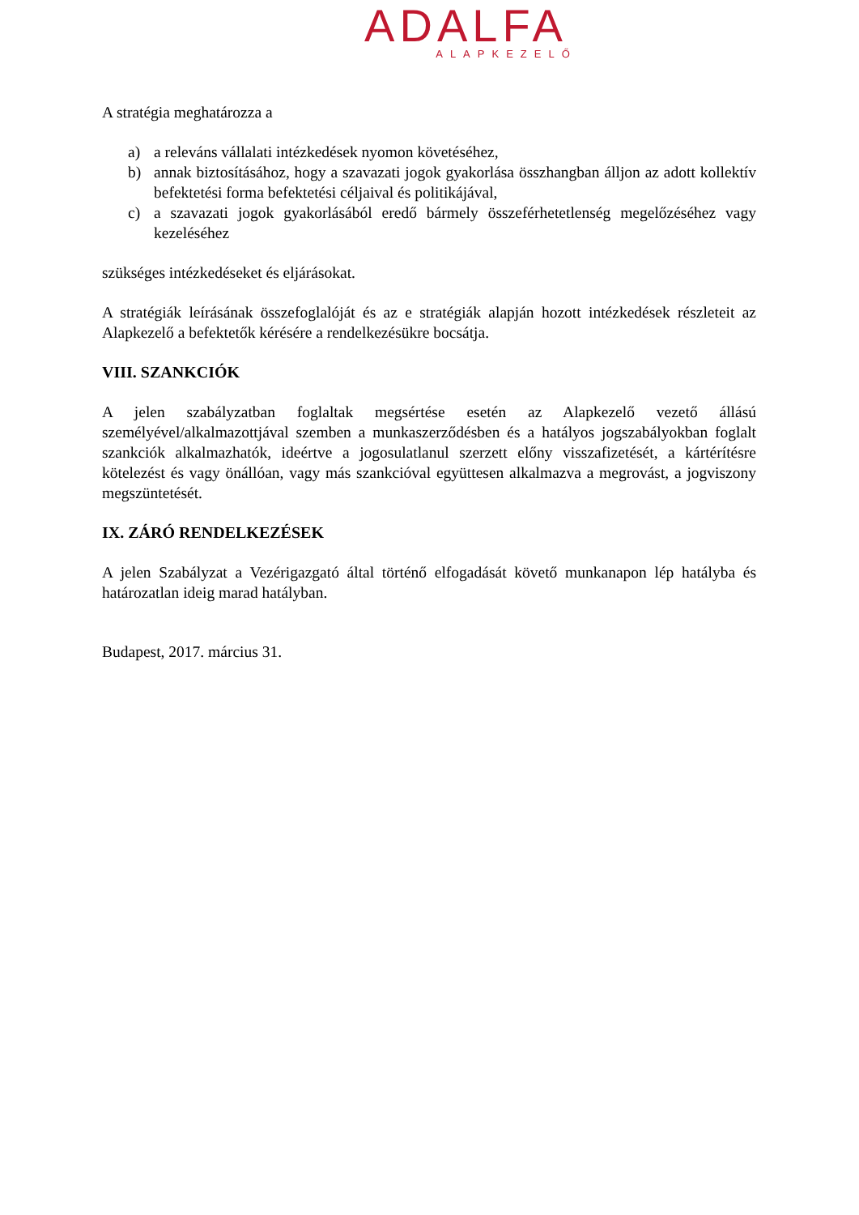ADALFA
ALAPKEZELŐ
A stratégia meghatározza a
a) a releváns vállalati intézkedések nyomon követéséhez,
b) annak biztosításához, hogy a szavazati jogok gyakorlása összhangban álljon az adott kollektív befektetési forma befektetési céljaival és politikájával,
c) a szavazati jogok gyakorlásából eredő bármely összeférhetetlenség megelőzéséhez vagy kezeléséhez
szükséges intézkedéseket és eljárásokat.
A stratégiák leírásának összefoglalóját és az e stratégiák alapján hozott intézkedések részleteit az Alapkezelő a befektetők kérésére a rendelkezésükre bocsátja.
VIII. SZANKCIÓK
A jelen szabályzatban foglaltak megsértése esetén az Alapkezelő vezető állású személyével/alkalmazottjával szemben a munkaszerződésben és a hatályos jogszabályokban foglalt szankciók alkalmazhatók, ideértve a jogosulatlanul szerzett előny visszafizetését, a kártérítésre kötelezést és vagy önállóan, vagy más szankcióval együttesen alkalmazva a megrovást, a jogviszony megszüntetését.
IX. ZÁRÓ RENDELKEZÉSEK
A jelen Szabályzat a Vezérigazgató által történő elfogadását követő munkanapon lép hatályba és határozatlan ideig marad hatályban.
Budapest, 2017. március 31.